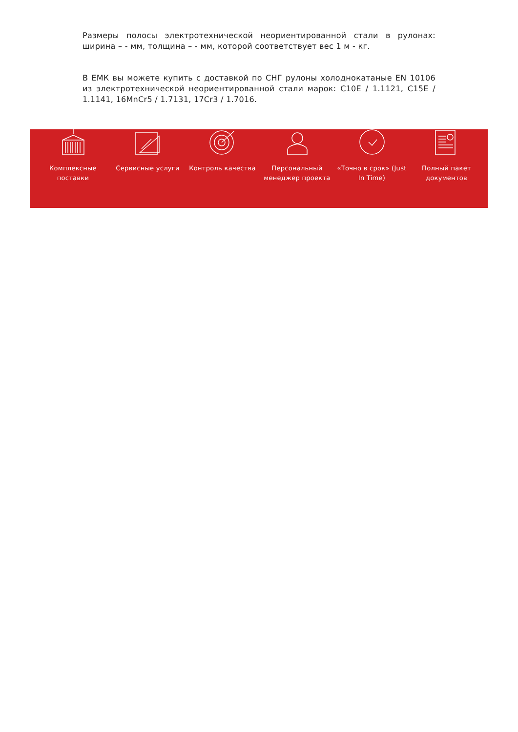Размеры полосы электротехнической неориентированной стали в рулонах: ширина – - мм, толщина – - мм, которой соответствует вес 1 м - кг.
В ЕМК вы можете купить с доставкой по СНГ рулоны холоднокатаные EN 10106 из электротехнической неориентированной стали марок: C10E / 1.1121, C15E / 1.1141, 16MnCr5 / 1.7131, 17Cr3 / 1.7016.
Комплексные поставки
Сервисные услуги Контроль качества Персональный менеджер проекта
«Точно в срок» (Just In Time)
Полный пакет документов